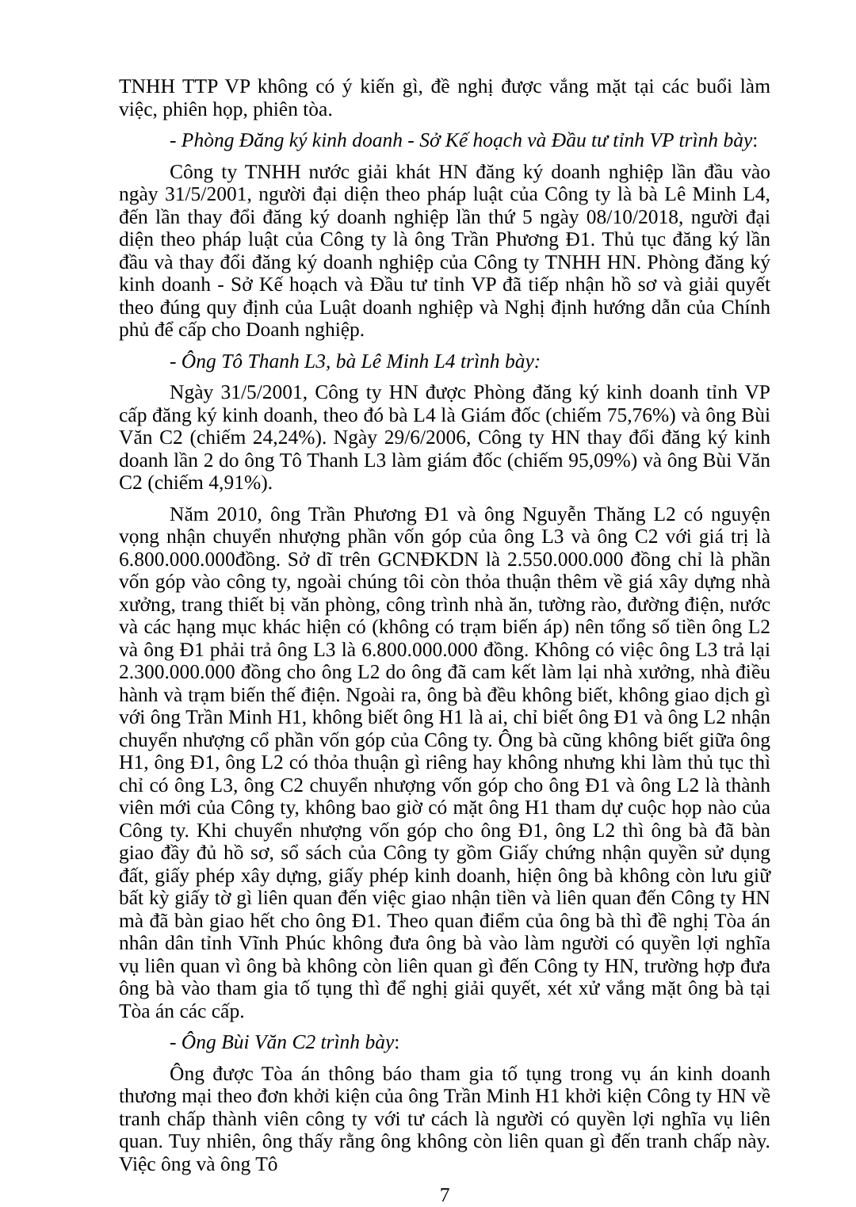TNHH TTP VP không có ý kiến gì, đề nghị được vắng mặt tại các buổi làm việc, phiên họp, phiên tòa.
- Phòng Đăng ký kinh doanh - Sở Kế hoạch và Đầu tư tỉnh VP trình bày:
Công ty TNHH nước giải khát HN đăng ký doanh nghiệp lần đầu vào ngày 31/5/2001, người đại diện theo pháp luật của Công ty là bà Lê Minh L4, đến lần thay đổi đăng ký doanh nghiệp lần thứ 5 ngày 08/10/2018, người đại diện theo pháp luật của Công ty là ông Trần Phương Đ1. Thủ tục đăng ký lần đầu và thay đổi đăng ký doanh nghiệp của Công ty TNHH HN. Phòng đăng ký kinh doanh - Sở Kế hoạch và Đầu tư tỉnh VP đã tiếp nhận hồ sơ và giải quyết theo đúng quy định của Luật doanh nghiệp và Nghị định hướng dẫn của Chính phủ để cấp cho Doanh nghiệp.
- Ông Tô Thanh L3, bà Lê Minh L4 trình bày:
Ngày 31/5/2001, Công ty HN được Phòng đăng ký kinh doanh tỉnh VP cấp đăng ký kinh doanh, theo đó bà L4 là Giám đốc (chiếm 75,76%) và ông Bùi Văn C2 (chiếm 24,24%). Ngày 29/6/2006, Công ty HN thay đổi đăng ký kinh doanh lần 2 do ông Tô Thanh L3 làm giám đốc (chiếm 95,09%) và ông Bùi Văn C2 (chiếm 4,91%).
Năm 2010, ông Trần Phương Đ1 và ông Nguyễn Thăng L2 có nguyện vọng nhận chuyển nhượng phần vốn góp của ông L3 và ông C2 với giá trị là 6.800.000.000đồng. Sở dĩ trên GCNĐKDN là 2.550.000.000 đồng chỉ là phần vốn góp vào công ty, ngoài chúng tôi còn thỏa thuận thêm về giá xây dựng nhà xưởng, trang thiết bị văn phòng, công trình nhà ăn, tường rào, đường điện, nước và các hạng mục khác hiện có (không có trạm biến áp) nên tổng số tiền ông L2 và ông Đ1 phải trả ông L3 là 6.800.000.000 đồng. Không có việc ông L3 trả lại 2.300.000.000 đồng cho ông L2 do ông đã cam kết làm lại nhà xưởng, nhà điều hành và trạm biến thế điện. Ngoài ra, ông bà đều không biết, không giao dịch gì với ông Trần Minh H1, không biết ông H1 là ai, chỉ biết ông Đ1 và ông L2 nhận chuyển nhượng cổ phần vốn góp của Công ty. Ông bà cũng không biết giữa ông H1, ông Đ1, ông L2 có thỏa thuận gì riêng hay không nhưng khi làm thủ tục thì chỉ có ông L3, ông C2 chuyển nhượng vốn góp cho ông Đ1 và ông L2 là thành viên mới của Công ty, không bao giờ có mặt ông H1 tham dự cuộc họp nào của Công ty. Khi chuyển nhượng vốn góp cho ông Đ1, ông L2 thì ông bà đã bàn giao đầy đủ hồ sơ, sổ sách của Công ty gồm Giấy chứng nhận quyền sử dụng đất, giấy phép xây dựng, giấy phép kinh doanh, hiện ông bà không còn lưu giữ bất kỳ giấy tờ gì liên quan đến việc giao nhận tiền và liên quan đến Công ty HN mà đã bàn giao hết cho ông Đ1. Theo quan điểm của ông bà thì đề nghị Tòa án nhân dân tỉnh Vĩnh Phúc không đưa ông bà vào làm người có quyền lợi nghĩa vụ liên quan vì ông bà không còn liên quan gì đến Công ty HN, trường hợp đưa ông bà vào tham gia tố tụng thì để nghị giải quyết, xét xử vắng mặt ông bà tại Tòa án các cấp.
- Ông Bùi Văn C2 trình bày:
Ông được Tòa án thông báo tham gia tố tụng trong vụ án kinh doanh thương mại theo đơn khởi kiện của ông Trần Minh H1 khởi kiện Công ty HN về tranh chấp thành viên công ty với tư cách là người có quyền lợi nghĩa vụ liên quan. Tuy nhiên, ông thấy rằng ông không còn liên quan gì đến tranh chấp này. Việc ông và ông Tô
7